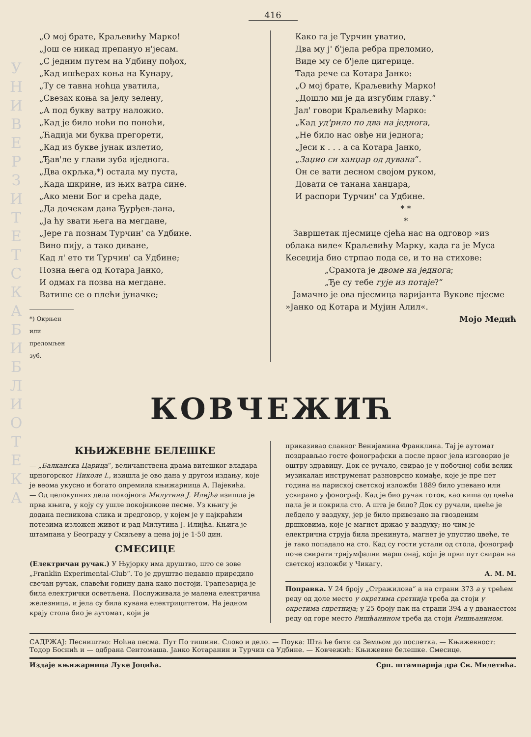У Н И В Е Р З И Т Е Т С К А Б И Б Л И О Т Е К А
416
„О мој брате, Краљевићу Марко!
„Још се никад препануо н'јесам.
„С једним путем на Удбину пођох,
„Кад ишћерах коња на Кунару,
„Ту се тавна ноћца уватила,
„Свезах коња за јелу зелену,
„А под букву ватру наложио.
„Кад је било ноћи по поноћи,
„Ћадија ми буква прегорети,
„Кад из букве јунак излетио,
„Ђав'ле у глави зуба иједнога.
„Два окрљка,*) остала му пуста,
„Када шкрине, из њих ватра сине.
„Ако мени Бог и срећа даде,
„Да дочекам дана Ђурђев-дана,
„Ја ћу звати њега на мегдане,
„Јере га познам Турчин' са Удбине.
Вино пију, а тако диване,
Кад л' ето ти Турчин' са Удбине;
Позна њега од Котара Јанко,
И одмах га позва на мегдане.
Ватише се о плећи јуначке;
*) Окрњен или преломљен зуб.
Како га је Турчин уватио,
Два му ј' б'јела ребра преломио,
Виде му се б'јеле цигерице.
Тада рече са Котара Јанко:
„О мој брате, Краљевићу Марко!
„Дошло ми је да изгубим главу.“
Јал' говори Краљевићу Марко:
„Кад уд'рило по два на једнога,
„Не било нас овђе ни једнога;
„Јеси к . . . а са Котара Јанко,
„Заџио си ханџар од дувана“.
Он се вати десном својом руком,
Довати се танана ханџара,
И распори Турчин' са Удбине.
* *
*
Завршетак пјесмице сјећа нас на одговор »из облака виле« Краљевићу Марку, када га је Муса Кесеџија био стрпао пода се, и то на стихове:
„Срамота је двоме на једнога;
„Ђе су тебе гује из потаје?“
Јамачно је ова пјесмица варијанта Вукове пјесме »Јанко од Котара и Мујин Алил«.
Мојо Медић
КОВЧЕЖИЋ
КЊИЖЕВНЕ БЕЛЕШКЕ
— „Балканска Царица“, величанствена драма витешког владара црногорског Николе I., изишла је ово дана у другом издању, које је веома укусно и богато опремила књижарница А. Пајевића.
— Од целокупних дела покојнога Милутина Ј. Илијћа изишла је прва књига, у коју су ушле покојникове песме. Уз књигу је додана песникова слика и предговор, у којем је у најкраћим потезима изложен живот и рад Милутина Ј. Илијћа. Књига је штампана у Београду у Смиљеву а цена јој је 1·50 дин.
СМЕСИЦЕ
(Електричан ручак.) У Њујорку има друштво, што се зове „Franklin Experimental-Club“. То је друштво недавно приредило свечан ручак, славећи годину дана како постоји. Трапезарија је била електрички осветљена. Послуживала је малена електрична железница, и јела су била кувана електрицитетом. На једном крају стола био је аутомат, који је
приказивао славног Венијамина Франклина. Тај је аутомат поздрављао госте фонографски а после првог јела изговорио је оштру здравицу. Док се ручало, свирао је у побочној соби велик музикалан инструменат разноврсно комађе, које је пре пет година на париској светској изложби 1889 било упевано или усвирано у фонограф. Кад је био ручак готов, као киша од цвећа пала је и покрила сто. А шта је било? Док су ручали, цвеће је лебдело у ваздуху, јер је било привезано на гвозденим дршковима, које је магнет држао у ваздуху; но чим је електрична струја била прекинута, магнет је упустио цвеће, те је тако попадало на сто. Кад су гости устали од стола, фонограф поче свирати тријумфални марш онај, који је први пут свиран на светској изложби у Чикагу.
А. М. М.
Поправка. У 24 броју „Стражилова“ а на страни 373 a у трећем реду од доле место у окретима сретнија треба да стоји у окретима спретнија; у 25 броју пак на страни 394 a у дванаестом реду од горе место Ришћанином треба да стоји Ришњанином.
САДРЖАЈ: Песништво: Ноћна песма. Пут По тишини. Слово и дело. — Поука: Шта ће бити са Земљом до послетка. — Књижевност: Тодор Боснић и — одбрана Сентомаша. Јанко Котаранин и Турчин са Удбине. — Ковчежић: Књижевне белешке. Смесице.
Издаје књижарница Луке Јоцића. Срп. штампарија дра Св. Милетића.